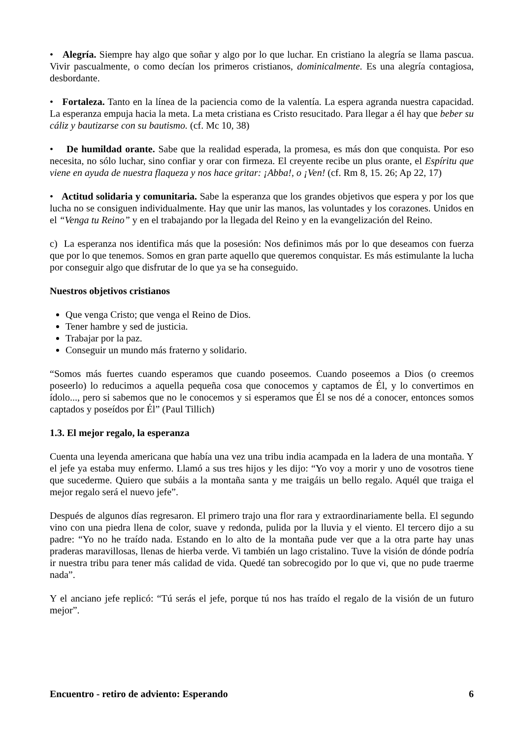• Alegría. Siempre hay algo que soñar y algo por lo que luchar. En cristiano la alegría se llama pascua. Vivir pascualmente, o como decían los primeros cristianos, dominicalmente. Es una alegría contagiosa, desbordante.
• Fortaleza. Tanto en la línea de la paciencia como de la valentía. La espera agranda nuestra capacidad. La esperanza empuja hacia la meta. La meta cristiana es Cristo resucitado. Para llegar a él hay que beber su cáliz y bautizarse con su bautismo. (cf. Mc 10, 38)
• De humildad orante. Sabe que la realidad esperada, la promesa, es más don que conquista. Por eso necesita, no sólo luchar, sino confiar y orar con firmeza. El creyente recibe un plus orante, el Espíritu que viene en ayuda de nuestra flaqueza y nos hace gritar: ¡Abba!, o ¡Ven! (cf. Rm 8, 15. 26; Ap 22, 17)
• Actitud solidaria y comunitaria. Sabe la esperanza que los grandes objetivos que espera y por los que lucha no se consiguen individualmente. Hay que unir las manos, las voluntades y los corazones. Unidos en el “Venga tu Reino” y en el trabajando por la llegada del Reino y en la evangelización del Reino.
c) La esperanza nos identifica más que la posesión: Nos definimos más por lo que deseamos con fuerza que por lo que tenemos. Somos en gran parte aquello que queremos conquistar. Es más estimulante la lucha por conseguir algo que disfrutar de lo que ya se ha conseguido.
Nuestros objetivos cristianos
Que venga Cristo; que venga el Reino de Dios.
Tener hambre y sed de justicia.
Trabajar por la paz.
Conseguir un mundo más fraterno y solidario.
“Somos más fuertes cuando esperamos que cuando poseemos. Cuando poseemos a Dios (o creemos poseerlo) lo reducimos a aquella pequeña cosa que conocemos y captamos de Él, y lo convertimos en ídolo..., pero si sabemos que no le conocemos y si esperamos que Él se nos dé a conocer, entonces somos captados y poseídos por Él” (Paul Tillich)
1.3. El mejor regalo, la esperanza
Cuenta una leyenda americana que había una vez una tribu india acampada en la ladera de una montaña. Y el jefe ya estaba muy enfermo. Llamó a sus tres hijos y les dijo: “Yo voy a morir y uno de vosotros tiene que sucederme. Quiero que subáis a la montaña santa y me traigáis un bello regalo. Aquél que traiga el mejor regalo será el nuevo jefe”.
Después de algunos días regresaron. El primero trajo una flor rara y extraordinariamente bella. El segundo vino con una piedra llena de color, suave y redonda, pulida por la lluvia y el viento. El tercero dijo a su padre: “Yo no he traído nada. Estando en lo alto de la montaña pude ver que a la otra parte hay unas praderas maravillosas, llenas de hierba verde. Vi también un lago cristalino. Tuve la visión de dónde podría ir nuestra tribu para tener más calidad de vida. Quedé tan sobrecogido por lo que vi, que no pude traerme nada”.
Y el anciano jefe replicó: “Tú serás el jefe, porque tú nos has traído el regalo de la visión de un futuro mejor”.
Encuentro - retiro de adviento: Esperando 6